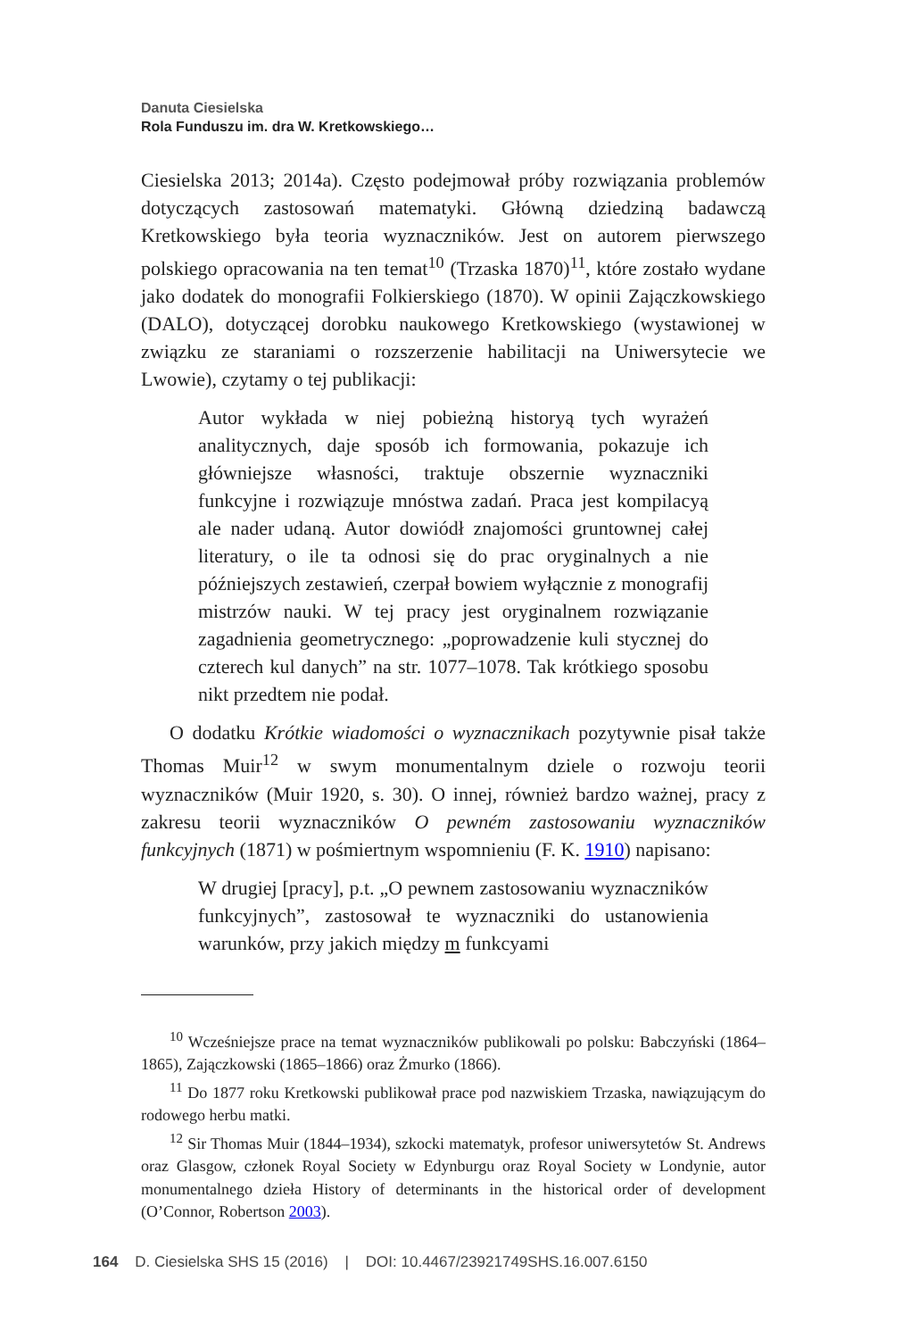Danuta Ciesielska
Rola Funduszu im. dra W. Kretkowskiego…
Ciesielska 2013; 2014a). Często podejmował próby rozwiązania problemów dotyczących zastosowań matematyki. Główną dziedziną badawczą Kretkowskiego była teoria wyznaczników. Jest on autorem pierwszego polskiego opracowania na ten temat<sup>10</sup> (Trzaska 1870)<sup>11</sup>, które zostało wydane jako dodatek do monografii Folkierskiego (1870). W opinii Zajączkowskiego (DALO), dotyczącej dorobku naukowego Kretkowskiego (wystawionej w związku ze staraniami o rozszerzenie habilitacji na Uniwersytecie we Lwowie), czytamy o tej publikacji:
Autor wykłada w niej pobieżną historyą tych wyrażeń analitycznych, daje sposób ich formowania, pokazuje ich główniejsze własności, traktuje obszernie wyznaczniki funkcyjne i rozwiązuje mnóstwa zadań. Praca jest kompilacyą ale nader udaną. Autor dowiódł znajomości gruntownej całej literatury, o ile ta odnosi się do prac oryginalnych a nie późniejszych zestawień, czerpał bowiem wyłącznie z monografij mistrzów nauki. W tej pracy jest oryginalnem rozwiązanie zagadnienia geometrycznego: „poprowadzenie kuli stycznej do czterech kul danych” na str. 1077–1078. Tak krótkiego sposobu nikt przedtem nie podał.
O dodatku Krótkie wiadomości o wyznacznikach pozytywnie pisał także Thomas Muir<sup>12</sup> w swym monumentalnym dziele o rozwoju teorii wyznaczników (Muir 1920, s. 30). O innej, również bardzo ważnej, pracy z zakresu teorii wyznaczników O pewném zastosowaniu wyznaczników funkcyjnych (1871) w pośmiertnym wspomnieniu (F. K. 1910) napisano:
W drugiej [pracy], p.t. „O pewnem zastosowaniu wyznaczników funkcyjnych”, zastosował te wyznaczniki do ustanowienia warunków, przy jakich między m funkcyami
<sup>10</sup> Wcześniejsze prace na temat wyznaczników publikowali po polsku: Babczyński (1864–1865), Zajączkowski (1865–1866) oraz Żmurko (1866).
<sup>11</sup> Do 1877 roku Kretkowski publikował prace pod nazwiskiem Trzaska, nawiązującym do rodowego herbu matki.
<sup>12</sup> Sir Thomas Muir (1844–1934), szkocki matematyk, profesor uniwersytetów St. Andrews oraz Glasgow, członek Royal Society w Edynburgu oraz Royal Society w Londynie, autor monumentalnego dzieła History of determinants in the historical order of development (O’Connor, Robertson 2003).
164 D. Ciesielska SHS 15 (2016) | DOI: 10.4467/23921749SHS.16.007.6150